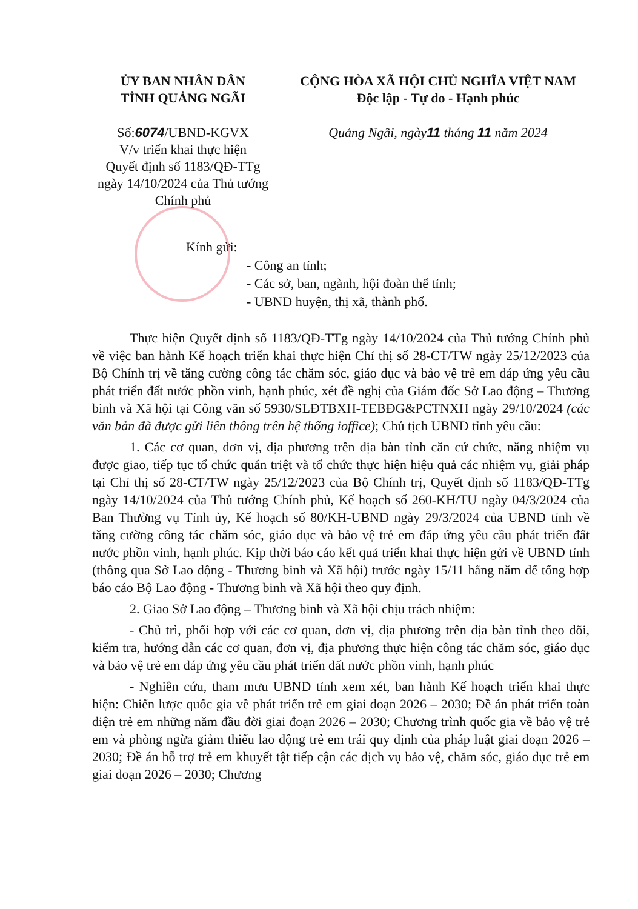ỦY BAN NHÂN DÂN
TỈNH QUẢNG NGÃI
Số:6074/UBND-KGVX
V/v triển khai thực hiện
Quyết định số 1183/QĐ-TTg
ngày 14/10/2024 của Thủ tướng
Chính phủ
CỘNG HÒA XÃ HỘI CHỦ NGHĨA VIỆT NAM
Độc lập - Tự do - Hạnh phúc
Quảng Ngãi, ngày11 tháng 11 năm 2024
Kính gửi:
- Công an tỉnh;
- Các sở, ban, ngành, hội đoàn thể tỉnh;
- UBND huyện, thị xã, thành phố.
Thực hiện Quyết định số 1183/QĐ-TTg ngày 14/10/2024 của Thủ tướng Chính phủ về việc ban hành Kế hoạch triển khai thực hiện Chỉ thị số 28-CT/TW ngày 25/12/2023 của Bộ Chính trị về tăng cường công tác chăm sóc, giáo dục và bảo vệ trẻ em đáp ứng yêu cầu phát triển đất nước phồn vinh, hạnh phúc, xét đề nghị của Giám đốc Sở Lao động – Thương binh và Xã hội tại Công văn số 5930/SLĐTBXH-TEBĐG&PCTNXH ngày 29/10/2024 (các văn bản đã được gửi liên thông trên hệ thống ioffice); Chủ tịch UBND tỉnh yêu cầu:
1. Các cơ quan, đơn vị, địa phương trên địa bàn tỉnh căn cứ chức, năng nhiệm vụ được giao, tiếp tục tổ chức quán triệt và tổ chức thực hiện hiệu quả các nhiệm vụ, giải pháp tại Chỉ thị số 28-CT/TW ngày 25/12/2023 của Bộ Chính trị, Quyết định số 1183/QĐ-TTg ngày 14/10/2024 của Thủ tướng Chính phủ, Kế hoạch số 260-KH/TU ngày 04/3/2024 của Ban Thường vụ Tỉnh ủy, Kế hoạch số 80/KH-UBND ngày 29/3/2024 của UBND tỉnh về tăng cường công tác chăm sóc, giáo dục và bảo vệ trẻ em đáp ứng yêu cầu phát triển đất nước phồn vinh, hạnh phúc. Kịp thời báo cáo kết quả triển khai thực hiện gửi về UBND tỉnh (thông qua Sở Lao động - Thương binh và Xã hội) trước ngày 15/11 hằng năm để tổng hợp báo cáo Bộ Lao động - Thương binh và Xã hội theo quy định.
2. Giao Sở Lao động – Thương binh và Xã hội chịu trách nhiệm:
- Chủ trì, phối hợp với các cơ quan, đơn vị, địa phương trên địa bàn tỉnh theo dõi, kiểm tra, hướng dẫn các cơ quan, đơn vị, địa phương thực hiện công tác chăm sóc, giáo dục và bảo vệ trẻ em đáp ứng yêu cầu phát triển đất nước phồn vinh, hạnh phúc
- Nghiên cứu, tham mưu UBND tỉnh xem xét, ban hành Kế hoạch triển khai thực hiện: Chiến lược quốc gia về phát triển trẻ em giai đoạn 2026 – 2030; Đề án phát triển toàn diện trẻ em những năm đầu đời giai đoạn 2026 – 2030; Chương trình quốc gia về bảo vệ trẻ em và phòng ngừa giảm thiểu lao động trẻ em trái quy định của pháp luật giai đoạn 2026 – 2030; Đề án hỗ trợ trẻ em khuyết tật tiếp cận các dịch vụ bảo vệ, chăm sóc, giáo dục trẻ em giai đoạn 2026 – 2030; Chương